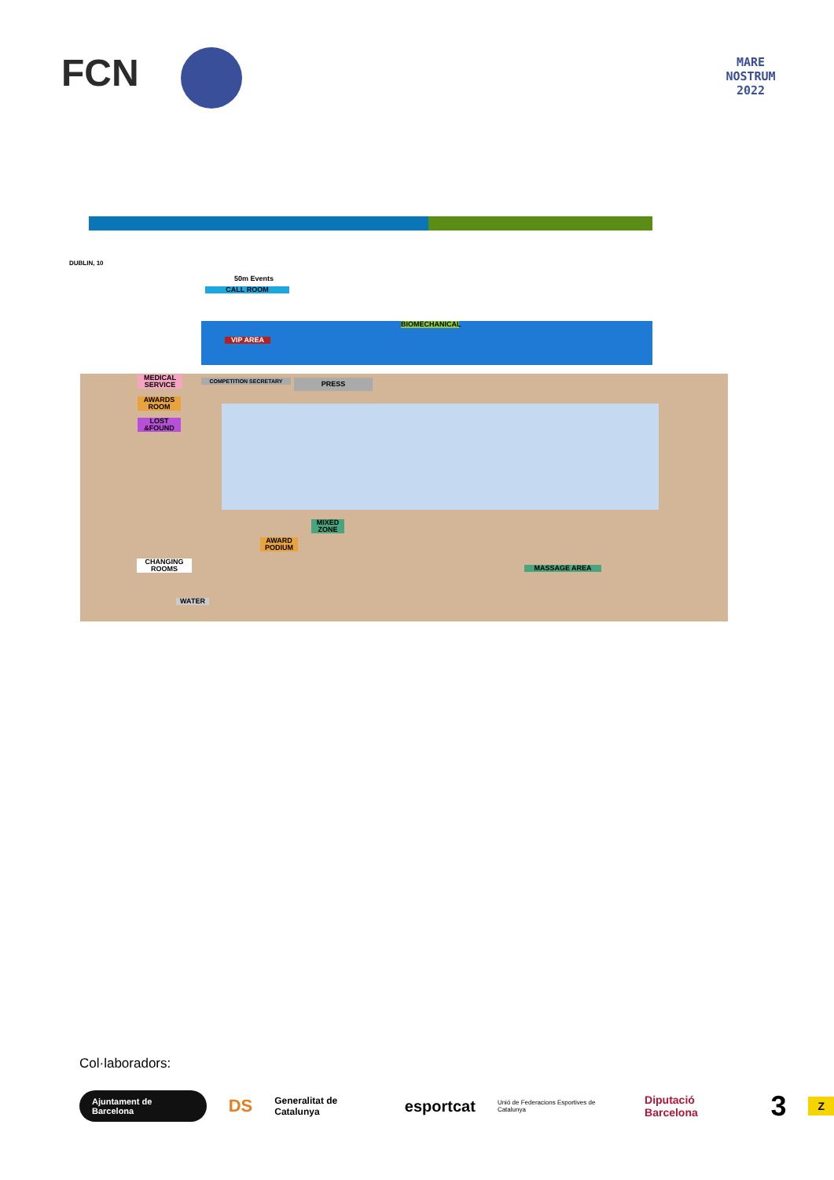FCN
MARE NOSTRUM 2022
DUBLIN, 10
50m Events
CALL ROOM
BIOMECHANICAL
VIP AREA
MEDICAL SERVICE
AWARDS ROOM
LOST &FOUND
COMPETITION SECRETARY PRESS
MIXED ZONE
AWARD PODIUM
MASSAGE AREA
CHANGING ROOMS
WATER
Col·laboradors:
Ajuntament de Barcelona DS Generalitat de Catalunya esportcat Unió de Federacions Esportives de Catalunya Diputació Barcelona 3 Z